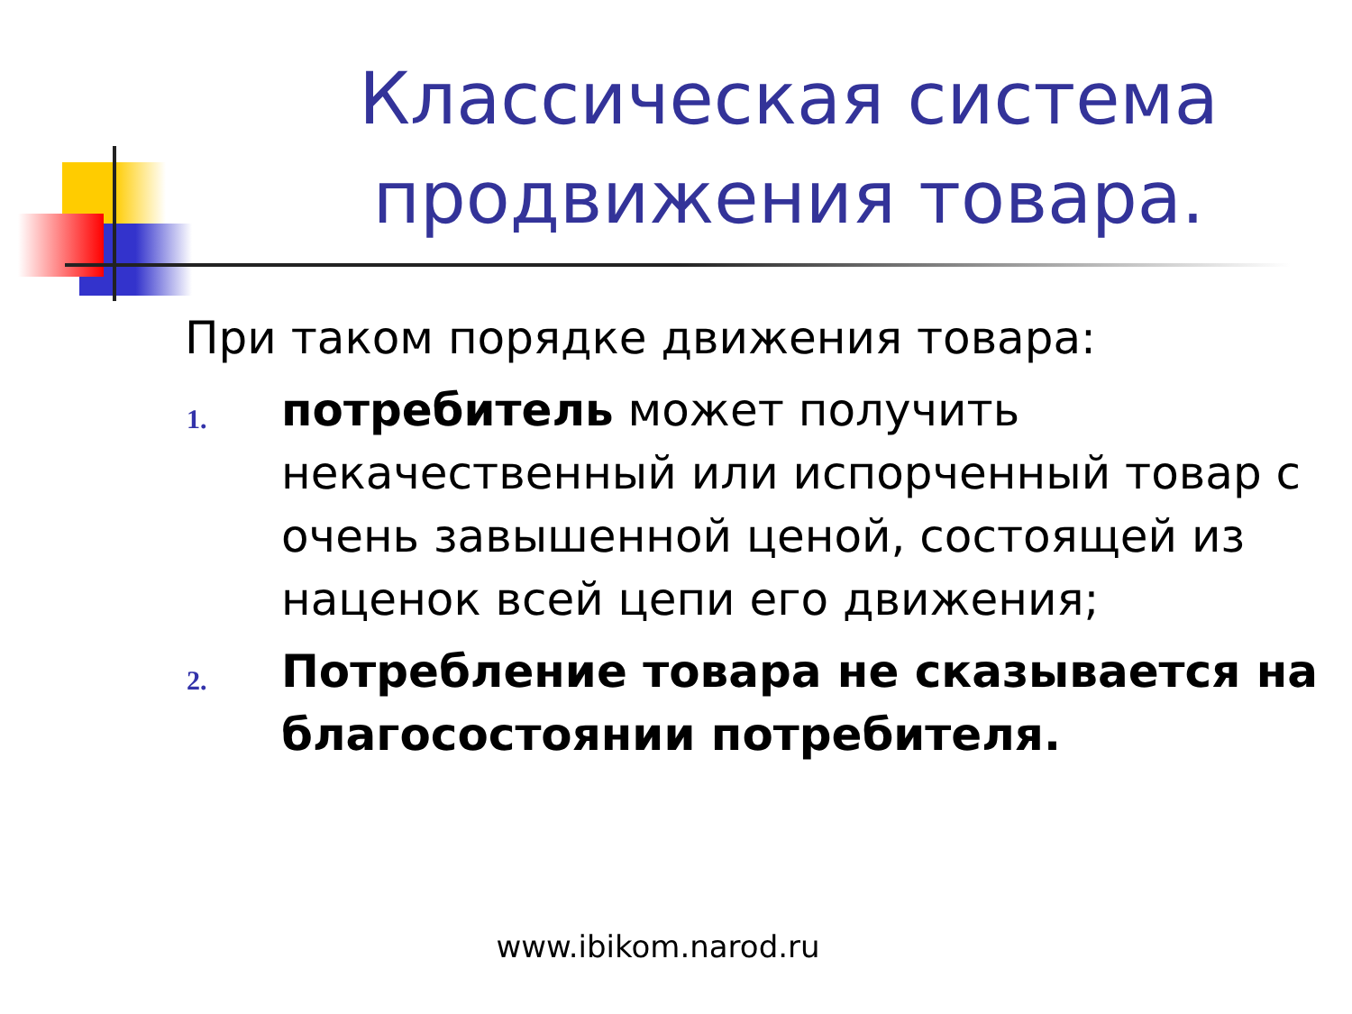Классическая система продвижения товара.
При таком порядке движения товара:
1.
потребитель может получить некачественный или испорченный товар с очень завышенной ценой, состоящей из наценок всей цепи его движения;
2.
Потребление товара не сказывается на благосостоянии потребителя.
www.ibikom.narod.ru